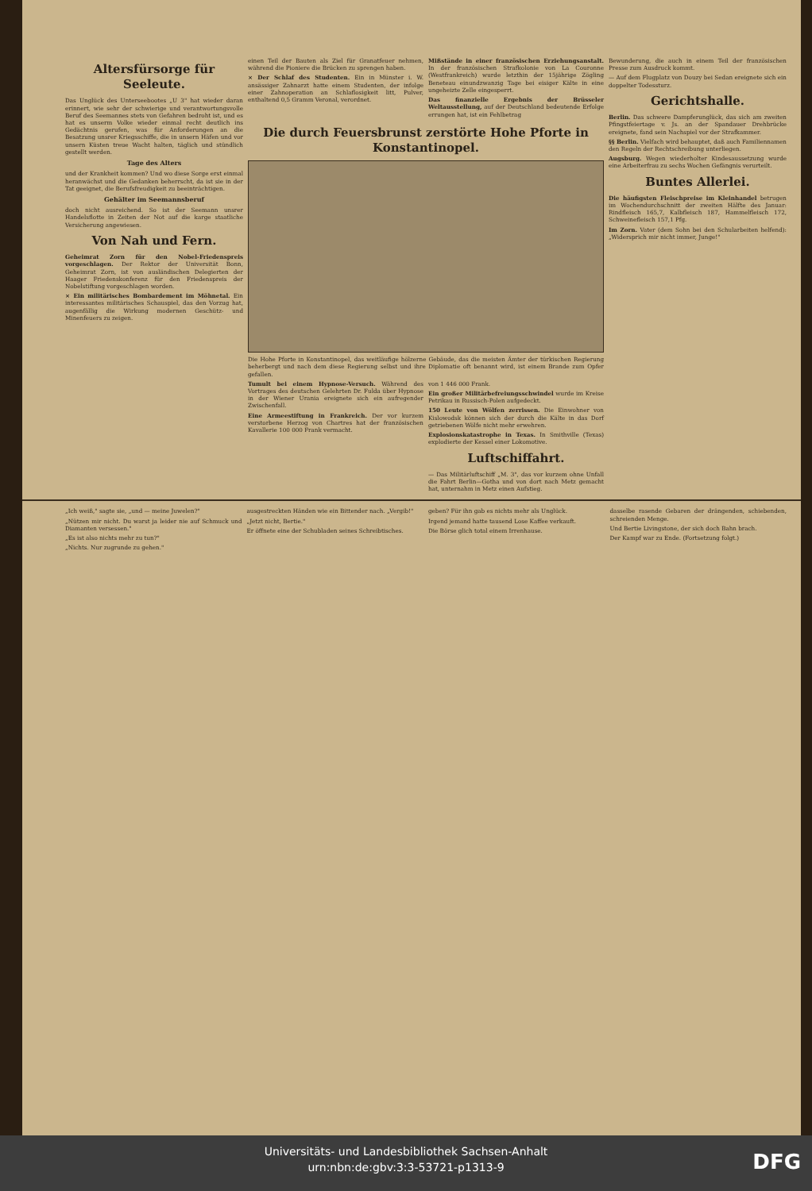Altersfürsorge für Seeleute.
Das Unglück des Unterseebootes „U 3" hat wieder daran erinnert, wie sehr der schwierige und verantwortungsvolle Beruf des Seemannes stets von Gefahren bedroht ist, und es hat es unserm Volke wieder einmal recht deutlich ins Gedächtnis gerufen, was für Anforderungen an die Besatzung unsrer Kriegsschiffe, die in unsern Häfen und vor unsern Küsten treue Wacht halten, täglich und stündlich gestellt werden.
Tage des Alters
und der Krankheit kommen? Und wo diese Sorge erst einmal heranwächst und die Gedanken beherrscht, da ist sie in der Tat geeignet, die Berufsfreudigkeit zu beeinträchtigen.
Gehälter im Seemannsberuf
doch nicht ausreichend. So ist der Seemann unsrer Handelsflotte in Zeiten der Not auf die karge staatliche Versicherung angewiesen.
Von Nah und Fern.
Geheimrat Zorn für den Nobel-Friedenspreis vorgeschlagen. Der Rektor der Universität Bonn, Geheimrat Zorn, ist von ausländischen Delegierten der Haager Friedenskonferenz für den Friedenspreis der Nobelstiftung vorgeschlagen worden.
× Ein militärisches Bombardement im Möhnetal. Ein interessantes militärisches Schauspiel, das den Vorzug hat, augenfällig die Wirkung modernen Geschütz- und Minenfeuers zu zeigen.
einen Teil der Bauten als Ziel für Granatfeuer nehmen, während die Pioniere die Brücken zu sprengen haben.
× Der Schlaf des Studenten. Ein in Münster i. W. ansässiger Zahnarzt hatte einem Studenten, der infolge einer Zahnoperation an Schlaflosigkeit litt, Pulver, enthaltend 0,5 Gramm Veronal, verordnet.
Mißstände in einer französischen Erziehungsanstalt. In der französischen Strafkolonie von La Couronne (Westfrankreich) wurde letzthin der 15jährige Zögling Beneteau einundzwanzig Tage bei eisiger Kälte in eine ungeheizte Zelle eingesperrt.
Das finanzielle Ergebnis der Brüsseler Weltausstellung, auf der Deutschland bedeutende Erfolge errungen hat, ist ein Fehlbetrag
Die durch Feuersbrunst zerstörte Hohe Pforte in Konstantinopel.
Die Hohe Pforte in Konstantinopel, das weitläufige hölzerne Gebäude, das die meisten Ämter der türkischen Regierung beherbergt und nach dem diese Regierung selbst und ihre Diplomatie oft benannt wird, ist einem Brande zum Opfer gefallen.
Tumult bei einem Hypnose-Versuch. Während des Vortrages des deutschen Gelehrten Dr. Fulda über Hypnose in der Wiener Urania ereignete sich ein aufregender Zwischenfall.
Eine Armeestiftung in Frankreich. Der vor kurzem verstorbene Herzog von Chartres hat der französischen Kavallerie 100 000 Frank vermacht.
von 1 446 000 Frank.
Ein großer Militärbefreiungsschwindel wurde im Kreise Petrikau in Russisch-Polen aufgedeckt.
150 Leute von Wölfen zerrissen. Die Einwohner von Kislowodsk können sich der durch die Kälte in das Dorf getriebenen Wölfe nicht mehr erwehren.
Explosionskatastrophe in Texas. In Smithville (Texas) explodierte der Kessel einer Lokomotive.
Luftschiffahrt.
— Das Militärluftschiff „M. 3", das vor kurzem ohne Unfall die Fahrt Berlin—Gotha und von dort nach Metz gemacht hat, unternahm in Metz einen Aufstieg.
Bewunderung, die auch in einem Teil der französischen Presse zum Ausdruck kommt.
— Auf dem Flugplatz von Douzy bei Sedan ereignete sich ein doppelter Todessturz.
Gerichtshalle.
Berlin. Das schwere Dampferunglück, das sich am zweiten Pfingstfeiertage v. Js. an der Spandauer Drehbrücke ereignete, fand sein Nachspiel vor der Strafkammer.
§§ Berlin. Vielfach wird behauptet, daß auch Familiennamen den Regeln der Rechtschreibung unterliegen.
Augsburg. Wegen wiederholter Kindesaussetzung wurde eine Arbeiterfrau zu sechs Wochen Gefängnis verurteilt.
Buntes Allerlei.
Die häufigsten Fleischpreise im Kleinhandel betrugen im Wochendurchschnitt der zweiten Hälfte des Januar: Rindfleisch 165,7, Kalbfleisch 187, Hammelfleisch 172, Schweinefleisch 157,1 Pfg.
Im Zorn. Vater (dem Sohn bei den Schularbeiten helfend): „Widersprich mir nicht immer, Junge!"
„Ich weiß," sagte sie, „und — meine Juwelen?"
„Nützen mir nicht. Du warst ja leider nie auf Schmuck und Diamanten versessen."
„Es ist also nichts mehr zu tun?"
„Nichts. Nur zugrunde zu gehen."
ausgestreckten Händen wie ein Bittender nach. „Vergib!"
„Jetzt nicht, Bertie."
Er öffnete eine der Schubladen seines Schreibtisches.
geben? Für ihn gab es nichts mehr als Unglück.
Irgend jemand hatte tausend Lose Kaffee verkauft.
Die Börse glich total einem Irrenhause.
dasselbe rasende Gebaren der drängenden, schiebenden, schreienden Menge.
Und Bertie Livingstone, der sich doch Bahn brach.
Der Kampf war zu Ende. (Fortsetzung folgt.)
Universitäts- und Landesbibliothek Sachsen-Anhalt
urn:nbn:de:gbv:3:3-53721-p1313-9
DFG